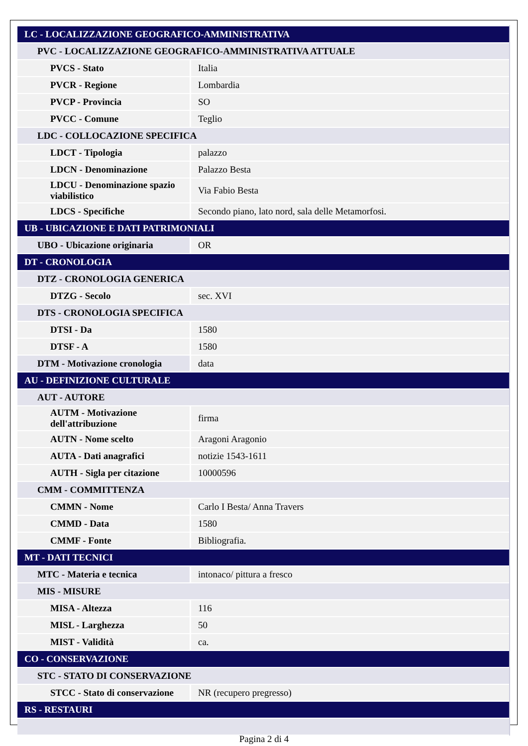| LC - LOCALIZZAZIONE GEOGRAFICO-AMMINISTRATIVA | |
| PVC - LOCALIZZAZIONE GEOGRAFICO-AMMINISTRATIVA ATTUALE | |
| PVCS - Stato | Italia |
| PVCR - Regione | Lombardia |
| PVCP - Provincia | SO |
| PVCC - Comune | Teglio |
| LDC - COLLOCAZIONE SPECIFICA | |
| LDCT - Tipologia | palazzo |
| LDCN - Denominazione | Palazzo Besta |
| LDCU - Denominazione spazio viabilistico | Via Fabio Besta |
| LDCS - Specifiche | Secondo piano, lato nord, sala delle Metamorfosi. |
| UB - UBICAZIONE E DATI PATRIMONIALI | |
| UBO - Ubicazione originaria | OR |
| DT - CRONOLOGIA | |
| DTZ - CRONOLOGIA GENERICA | |
| DTZG - Secolo | sec. XVI |
| DTS - CRONOLOGIA SPECIFICA | |
| DTSI - Da | 1580 |
| DTSF - A | 1580 |
| DTM - Motivazione cronologia | data |
| AU - DEFINIZIONE CULTURALE | |
| AUT - AUTORE | |
| AUTM - Motivazione dell'attribuzione | firma |
| AUTN - Nome scelto | Aragoni Aragonio |
| AUTA - Dati anagrafici | notizie 1543-1611 |
| AUTH - Sigla per citazione | 10000596 |
| CMM - COMMITTENZA | |
| CMMN - Nome | Carlo I Besta/ Anna Travers |
| CMMD - Data | 1580 |
| CMMF - Fonte | Bibliografia. |
| MT - DATI TECNICI | |
| MTC - Materia e tecnica | intonaco/ pittura a fresco |
| MIS - MISURE | |
| MISA - Altezza | 116 |
| MISL - Larghezza | 50 |
| MIST - Validità | ca. |
| CO - CONSERVAZIONE | |
| STC - STATO DI CONSERVAZIONE | |
| STCC - Stato di conservazione | NR (recupero pregresso) |
| RS - RESTAURI | |
Pagina 2 di 4